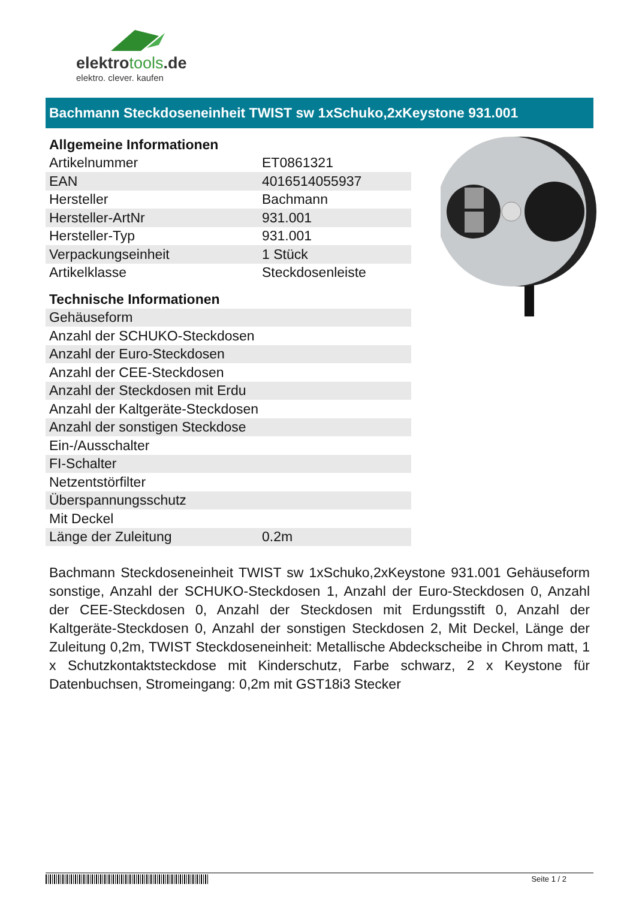elektrotools.de
elektro. clever. kaufen
Bachmann Steckdoseneinheit TWIST sw 1xSchuko,2xKeystone 931.001
| Allgemeine Informationen | |
| --- | --- |
| Artikelnummer | ET0861321 |
| EAN | 4016514055937 |
| Hersteller | Bachmann |
| Hersteller-ArtNr | 931.001 |
| Hersteller-Typ | 931.001 |
| Verpackungseinheit | 1 Stück |
| Artikelklasse | Steckdosenleiste |
| Technische Informationen | |
| Gehäuseform | |
| Anzahl der SCHUKO-Steckdosen | |
| Anzahl der Euro-Steckdosen | |
| Anzahl der CEE-Steckdosen | |
| Anzahl der Steckdosen mit Erdu | |
| Anzahl der Kaltgeräte-Steckdosen | |
| Anzahl der sonstigen Steckdose | |
| Ein-/Ausschalter | |
| FI-Schalter | |
| Netzentstörfilter | |
| Überspannungsschutz | |
| Mit Deckel | |
| Länge der Zuleitung | 0.2m |
Bachmann Steckdoseneinheit TWIST sw 1xSchuko,2xKeystone 931.001 Gehäuseform sonstige, Anzahl der SCHUKO-Steckdosen 1, Anzahl der Euro-Steckdosen 0, Anzahl der CEE-Steckdosen 0, Anzahl der Steckdosen mit Erdungsstift 0, Anzahl der Kaltgeräte-Steckdosen 0, Anzahl der sonstigen Steckdosen 2, Mit Deckel, Länge der Zuleitung 0,2m, TWIST Steckdoseneinheit: Metallische Abdeckscheibe in Chrom matt, 1 x Schutzkontaktsteckdose mit Kinderschutz, Farbe schwarz, 2 x Keystone für Datenbuchsen, Stromeingang: 0,2m mit GST18i3 Stecker
Seite 1 / 2